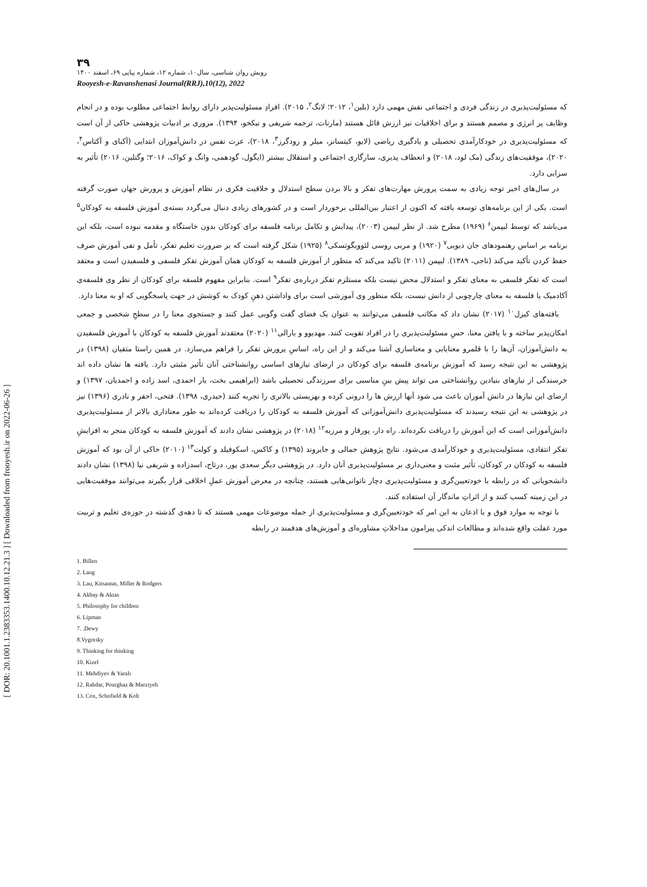[ DOR: 20.1001.1.2383353.1400.10.12.21.3 ] [ Downloaded from frooyesh.ir on 2022-06-26 ]
۳۹
رویش روان شناسی، سال۱۰، شماره ۱۲، شماره پیاپی ۶۹، اسفند ۱۴۰۰
Rooyesh-e-Ravanshenasi Journal(RRJ),10(12), 2022
که مسئولیت‌پذیری در زندگی فردی و اجتماعی نقش مهمی دارد (بلین<sup>۱</sup>، ۲۰۱۲؛ لانگ<sup>۲</sup>، ۲۰۱۵). افرادِ مسئولیت‌پذیر دارای روابط اجتماعی مطلوب بوده و در انجام وظایف پر انرژی و مصمم هستند و برای اخلاقیات نیز ارزش قائل هستند (مارنات، ترجمه شریفی و نیکخو، ۱۳۹۴). مروری بر ادبیات پژوهشی حاکی از آن است که مسئولیت‌پذیری در خودکارآمدی تحصیلی و یادگیری ریاضی (لایو، کیتسانز، میلر و رودگرز<sup>۳</sup>، ۲۰۱۸)، عزت نفس در دانش‌آموزان ابتدایی (آکبای و آکتاس<sup>۴</sup>، ۲۰۲۰)، موفقیت‌های زندگی (مک لود، ۲۰۱۸) و انعطاف پذیری، سازگاری اجتماعی و استقلال بیشتر (ایگول، گودهمی، وانگ و کواک، ۲۰۱۶؛ وگتلین، ۲۰۱۶) تأثیر به سزایی دارد.
در سال‌های اخیر توجه زیادی به سمت پرورش مهارت‌های تفکر و بالا بردن سطح استدلال و خلاقیت فکری در نظام آموزش و پرورش جهان صورت گرفته است. یکی از این برنامه‌های توسعه یافته که اکنون از اعتبار بین‌المللی برخوردار است و در کشورهای زیادی دنبال می‌گردد بسته‌ی آموزش فلسفه به کودکان<sup>۵</sup> می‌باشد که توسط لیپمن<sup>۶</sup> (۱۹۶۹) مطرح شد. از نظر لیپمن (۲۰۰۳)، پیدایش و تکامل برنامه فلسفه برای کودکان بدون خاستگاه و مقدمه نبوده است، بلکه این برنامه بر اساس رهنمودهای جان دیویی<sup>۷</sup> (۱۹۲۰) و مربی روسی لئوویگوتسکی<sup>۸</sup> (۱۹۲۵) شکل گرفته است که بر ضرورت تعلیم تفکر، تأمل و نفی آموزش صرف حفظ کردن تأکید می‌کند (ناجی، ۱۳۸۹). لیپمن (۲۰۱۱) تاکید می‌کند که منظور از آموزش فلسفه به کودکان همان آموزش تفکر فلسفی و فلسفیدن است و معتقد است که تفکر فلسفی به معنای تفکر و استدلال محض نیست بلکه مستلزم تفکر درباره‌ی تفکر<sup>۹</sup> است. بنابراین مفهوم فلسفه برای کودکان از نظر وی فلسفه‌ی آکادمیک یا فلسفه به معنای چارچوبی از دانش نیست، بلکه منظور وی آموزشی است برای واداشتن ذهنِ کودک به کوشش در جهت پاسخگویی که او به معنا دارد.
یافته‌های کیزل<sup>۱۰</sup> (۲۰۱۷) نشان داد که مکاتب فلسفی می‌توانند به عنوان یک فضای گفت وگویی عمل کنند و جستجوی معنا را در سطحِ شخصی و جمعی امکان‌پذیر ساخته و با یافتن معنا، حسِ مسئولیت‌پذیری را در افراد تقویت کنند. مهدیوو و یارالی<sup>۱۱</sup> (۲۰۲۰) معتقدند آموزش فلسفه به کودکان با آموزش فلسفیدن به دانش‌آموزان، آن‌ها را با قلمرو معنایابی و معناسازی آشنا می‌کند و از این راه، اساسِ پرورش تفکر را فراهم می‌سازد. در همین راستا متقیان (۱۳۹۸) در پژوهشی به این نتیجه رسید که آموزش برنامه‌ی فلسفه برای کودکان در ارضای نیازهای اساسی روانشناختی آنان تأثیر مثبتی دارد. یافته ها نشان داده اند خرسندگی از نیازهای بنیادین روانشناختی می تواند پیش بینِ مناسبی برای سرزندگی تحصیلی باشد (ابراهیمی بخت، یار احمدی، اسد زاده و احمدیان، ۱۳۹۷) و ارضای این نیازها در دانش آموزان باعث می شود آنها ارزش ها را درونی کرده و بهزیستی بالاتری را تجربه کنند (حیدری، ۱۳۹۸). فتحی، احقر و نادری (۱۳۹۶) نیز در پژوهشی به این نتیجه رسیدند که مسئولیت‌پذیری دانش‌آموزانی که آموزش فلسفه به کودکان را دریافت کرده‌اند به طور معناداری بالاتر از مسئولیت‌پذیری دانش‌آموزانی است که این آموزش را دریافت نکرده‌اند. راه دار، پورقاز و مرزیه<sup>۱۲</sup> (۲۰۱۸) در پژوهشی نشان دادند که آموزش فلسفه به کودکان منجر به افزایشِ تفکر انتقادی، مسئولیت‌پذیری و خودکارآمدی می‌شود. نتایج پژوهش جمالی و جایروند (۱۳۹۵) و کاکس، اسکوفیلد و کولت<sup>۱۳</sup> (۲۰۱۰) حاکی از آن بود که آموزش فلسفه به کودکان در کودکان، تأثیر مثبت و معنی‌داری بر مسئولیت‌پذیری آنان دارد. در پژوهشی دیگر سعدی پور، درتاج، اسدزاده و شریفی نیا (۱۳۹۸) نشان دادند دانشجویانی که در رابطه با خودتعیین‌گری و مسئولیت‌پذیری دچار ناتوانی‌هایی هستند، چنانچه در معرض آموزش عملِ اخلاقی قرار بگیرند می‌توانند موفقیت‌هایی در این زمینه کسب کنند و از اثراتِ ماندگار آن استفاده کنند.
با توجه به موارد فوق و با اذعان به این امر که خودتعیین‌گری و مسئولیت‌پذیری از جمله موضوعات مهمی هستند که تا دهه‌ی گذشته در حوزه‌ی تعلیم و تربیت مورد غفلت واقع شده‌اند و مطالعات اندکی پیرامون مداخلاتِ مشاوره‌ای و آموزش‌های هدفمند در رابطه
1. Billen
2. Lang
3. Lau, Kitsantas, Miller & Rodgers
4. Akbay & Aktas
5. Philosophy for children
6. Lipman
7. .Dewy
8.Vygotsky
9. Thinking for thinking
10. Kizel
11. Mehdiyev & Yaralı
12. Rahdar, Pourghaz & Marziyeh
13. Cox, Schofield & Kolt